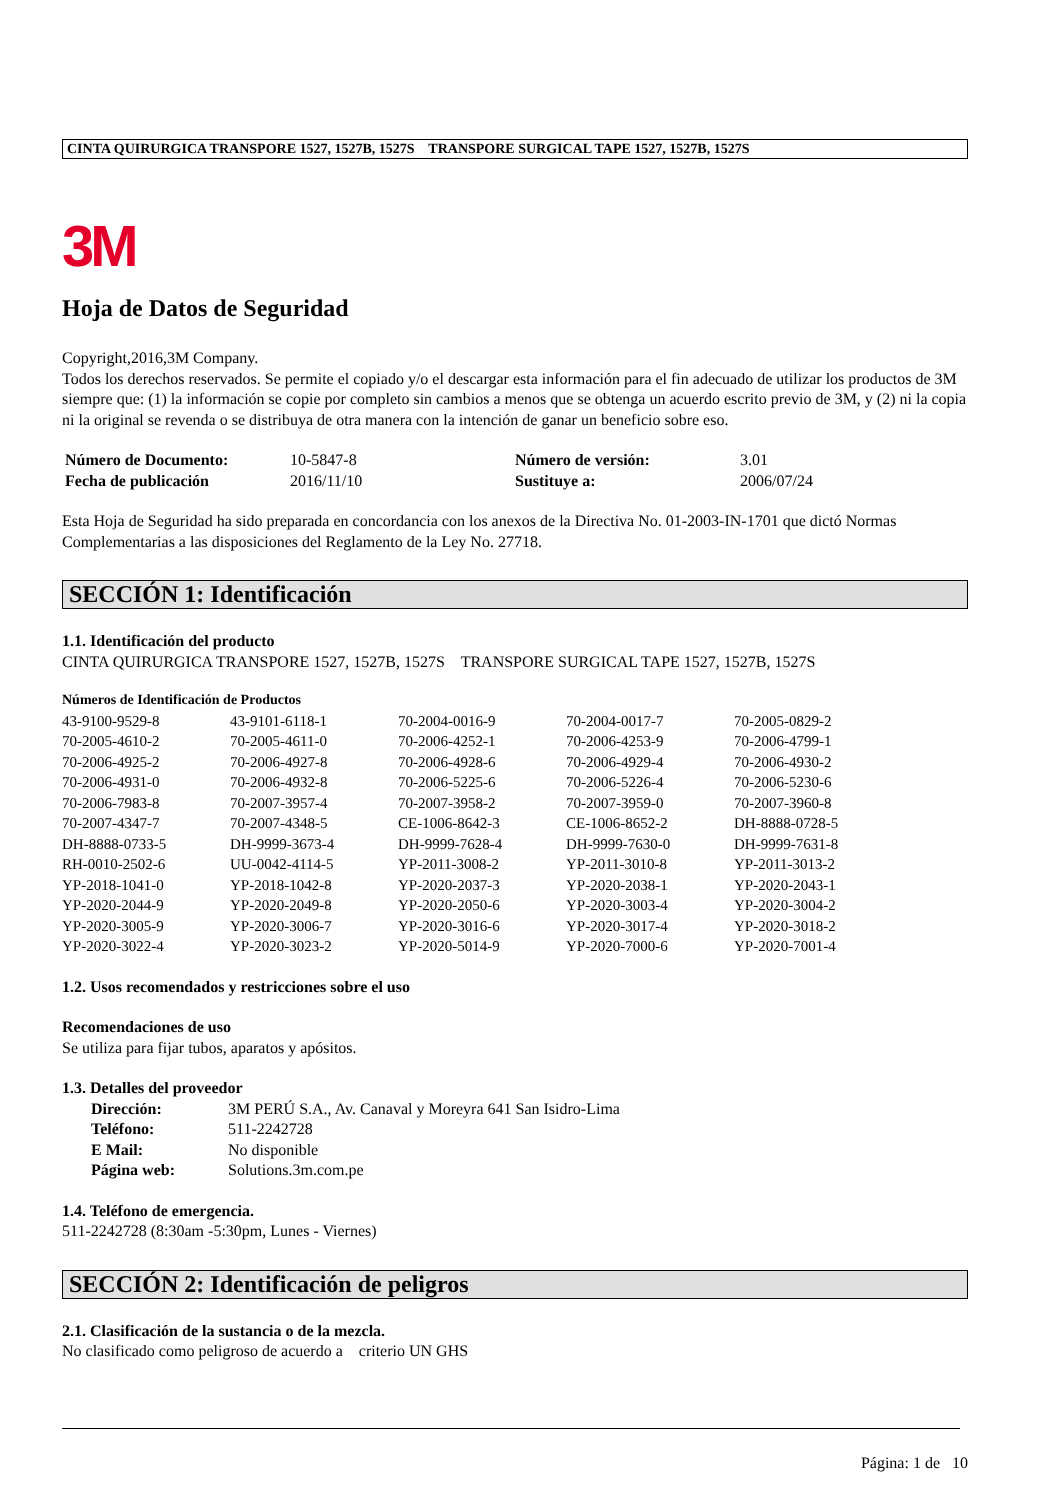CINTA QUIRURGICA TRANSPORE 1527, 1527B, 1527S TRANSPORE SURGICAL TAPE 1527, 1527B, 1527S
3M
Hoja de Datos de Seguridad
Copyright,2016,3M Company.
Todos los derechos reservados. Se permite el copiado y/o el descargar esta información para el fin adecuado de utilizar los productos de 3M siempre que: (1) la información se copie por completo sin cambios a menos que se obtenga un acuerdo escrito previo de 3M, y (2) ni la copia ni la original se revenda o se distribuya de otra manera con la intención de ganar un beneficio sobre eso.
| Número de Documento: | 10-5847-8 | Número de versión: | 3.01 |
| Fecha de publicación | 2016/11/10 | Sustituye a: | 2006/07/24 |
Esta Hoja de Seguridad ha sido preparada en concordancia con los anexos de la Directiva No. 01-2003-IN-1701 que dictó Normas Complementarias a las disposiciones del Reglamento de la Ley No. 27718.
SECCIÓN 1: Identificación
1.1. Identificación del producto
CINTA QUIRURGICA TRANSPORE 1527, 1527B, 1527S TRANSPORE SURGICAL TAPE 1527, 1527B, 1527S
Números de Identificación de Productos
| 43-9100-9529-8 | 43-9101-6118-1 | 70-2004-0016-9 | 70-2004-0017-7 | 70-2005-0829-2 |
| 70-2005-4610-2 | 70-2005-4611-0 | 70-2006-4252-1 | 70-2006-4253-9 | 70-2006-4799-1 |
| 70-2006-4925-2 | 70-2006-4927-8 | 70-2006-4928-6 | 70-2006-4929-4 | 70-2006-4930-2 |
| 70-2006-4931-0 | 70-2006-4932-8 | 70-2006-5225-6 | 70-2006-5226-4 | 70-2006-5230-6 |
| 70-2006-7983-8 | 70-2007-3957-4 | 70-2007-3958-2 | 70-2007-3959-0 | 70-2007-3960-8 |
| 70-2007-4347-7 | 70-2007-4348-5 | CE-1006-8642-3 | CE-1006-8652-2 | DH-8888-0728-5 |
| DH-8888-0733-5 | DH-9999-3673-4 | DH-9999-7628-4 | DH-9999-7630-0 | DH-9999-7631-8 |
| RH-0010-2502-6 | UU-0042-4114-5 | YP-2011-3008-2 | YP-2011-3010-8 | YP-2011-3013-2 |
| YP-2018-1041-0 | YP-2018-1042-8 | YP-2020-2037-3 | YP-2020-2038-1 | YP-2020-2043-1 |
| YP-2020-2044-9 | YP-2020-2049-8 | YP-2020-2050-6 | YP-2020-3003-4 | YP-2020-3004-2 |
| YP-2020-3005-9 | YP-2020-3006-7 | YP-2020-3016-6 | YP-2020-3017-4 | YP-2020-3018-2 |
| YP-2020-3022-4 | YP-2020-3023-2 | YP-2020-5014-9 | YP-2020-7000-6 | YP-2020-7001-4 |
1.2. Usos recomendados y restricciones sobre el uso
Recomendaciones de uso
Se utiliza para fijar tubos, aparatos y apósitos.
1.3. Detalles del proveedor
| Dirección: | 3M PERÚ S.A., Av. Canaval y Moreyra 641 San Isidro-Lima |
| Teléfono: | 511-2242728 |
| E Mail: | No disponible |
| Página web: | Solutions.3m.com.pe |
1.4. Teléfono de emergencia.
511-2242728 (8:30am -5:30pm, Lunes - Viernes)
SECCIÓN 2: Identificación de peligros
2.1. Clasificación de la sustancia o de la mezcla.
No clasificado como peligroso de acuerdo a criterio UN GHS
Página: 1 de 10